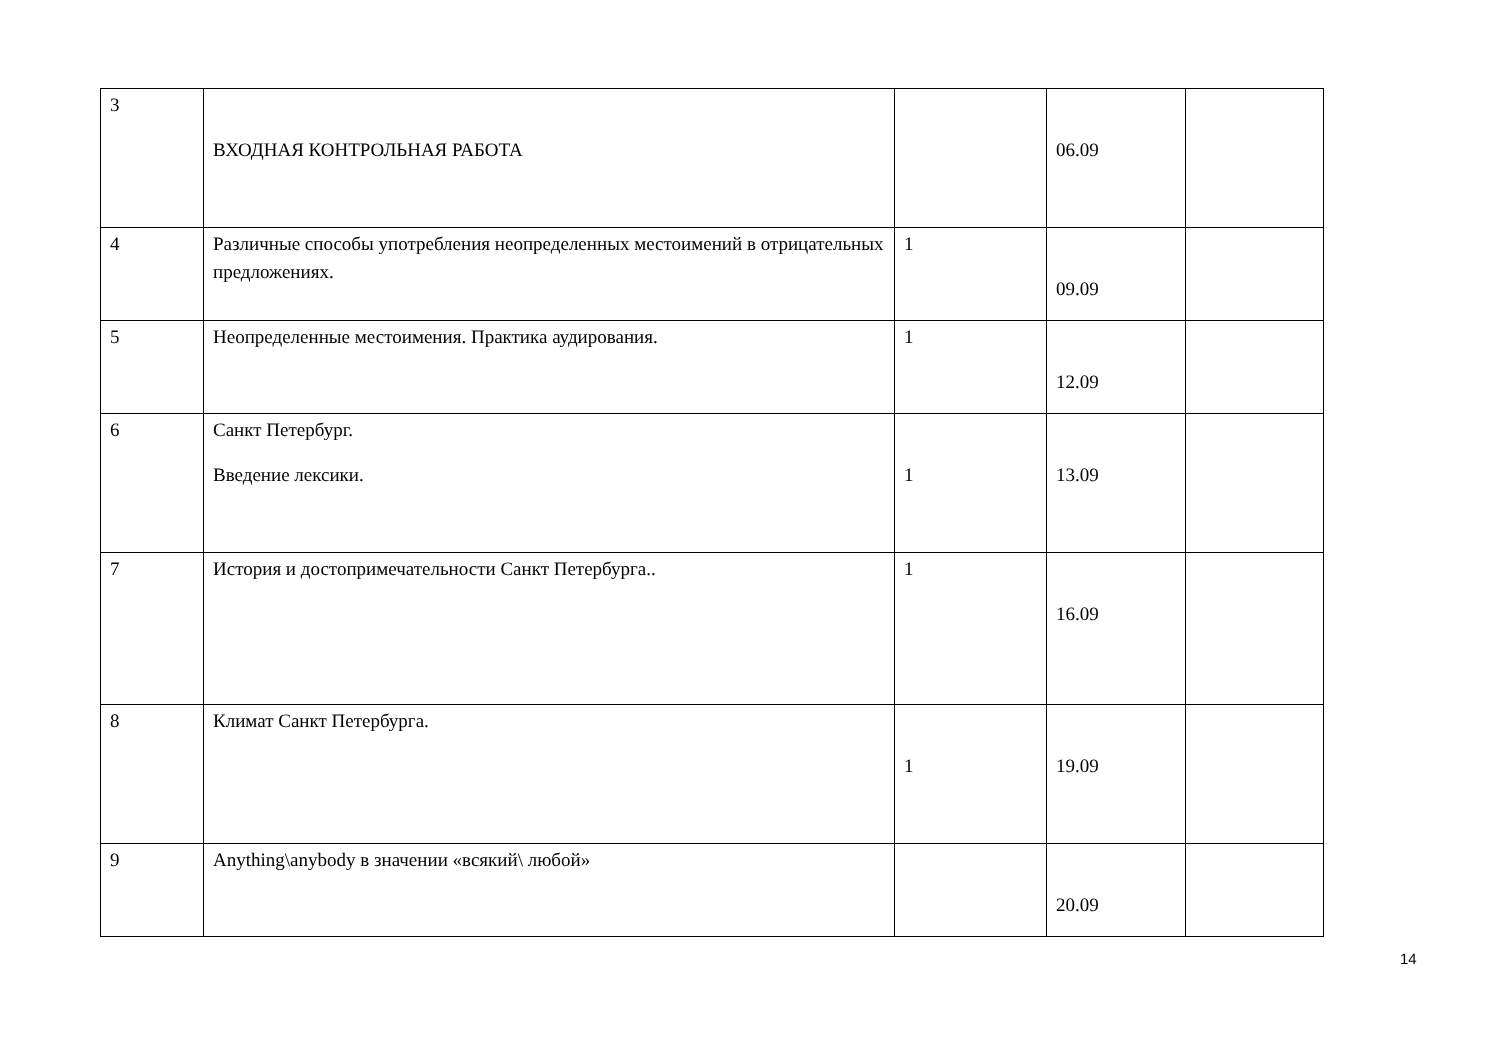| 3 | ВХОДНАЯ КОНТРОЛЬНАЯ РАБОТА | | 06.09 | |
| 4 | Различные способы употребления неопределенных местоимений в отрицательных предложениях. | 1 | 09.09 | |
| 5 | Неопределенные местоимения. Практика аудирования. | 1 | 12.09 | |
| 6 | Санкт Петербург. Введение лексики. | 1 | 13.09 | |
| 7 | История и достопримечательности Санкт Петербурга.. | 1 | 16.09 | |
| 8 | Климат Санкт Петербурга. | 1 | 19.09 | |
| 9 | Anything\anybody в значении «всякий\ любой» | | 20.09 | |
14